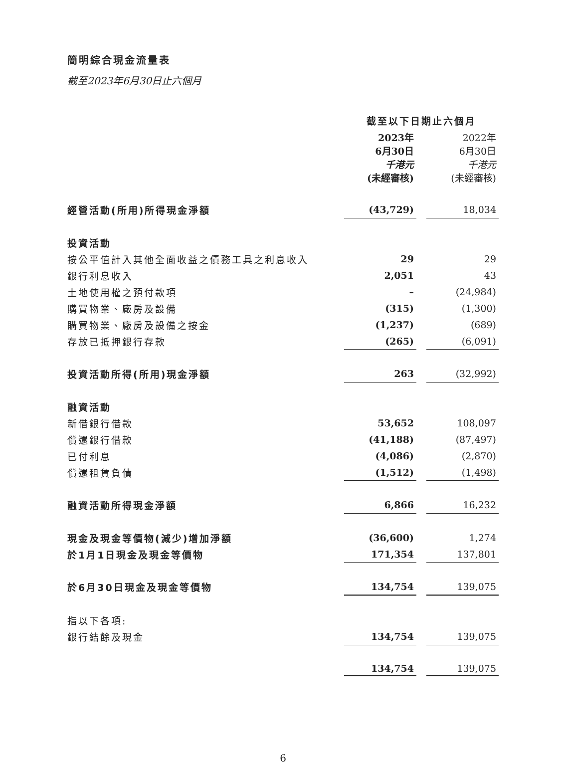簡明綜合現金流量表
截至2023年6月30日止六個月
| | 截至以下日期止六個月 | | |
| | 2023年 6月30日 千港元 (未經審核) | | 2022年 6月30日 千港元 (未經審核) |
| 經營活動(所用)所得現金淨額 | (43,729) | | 18,034 |
| 投資活動 | | | |
| 按公平值計入其他全面收益之債務工具之利息收入 | 29 | | 29 |
| 銀行利息收入 | 2,051 | | 43 |
| 土地使用權之預付款項 | – | | (24,984) |
| 購買物業、廠房及設備 | (315) | | (1,300) |
| 購買物業、廠房及設備之按金 | (1,237) | | (689) |
| 存放已抵押銀行存款 | (265) | | (6,091) |
| 投資活動所得(所用)現金淨額 | 263 | | (32,992) |
| 融資活動 | | | |
| 新借銀行借款 | 53,652 | | 108,097 |
| 償還銀行借款 | (41,188) | | (87,497) |
| 已付利息 | (4,086) | | (2,870) |
| 償還租賃負債 | (1,512) | | (1,498) |
| 融資活動所得現金淨額 | 6,866 | | 16,232 |
| 現金及現金等價物(減少)增加淨額 | (36,600) | | 1,274 |
| 於1月1日現金及現金等價物 | 171,354 | | 137,801 |
| 於6月30日現金及現金等價物 | 134,754 | | 139,075 |
| 指以下各項: | | | |
| 銀行結餘及現金 | 134,754 | | 139,075 |
| | 134,754 | | 139,075 |
6